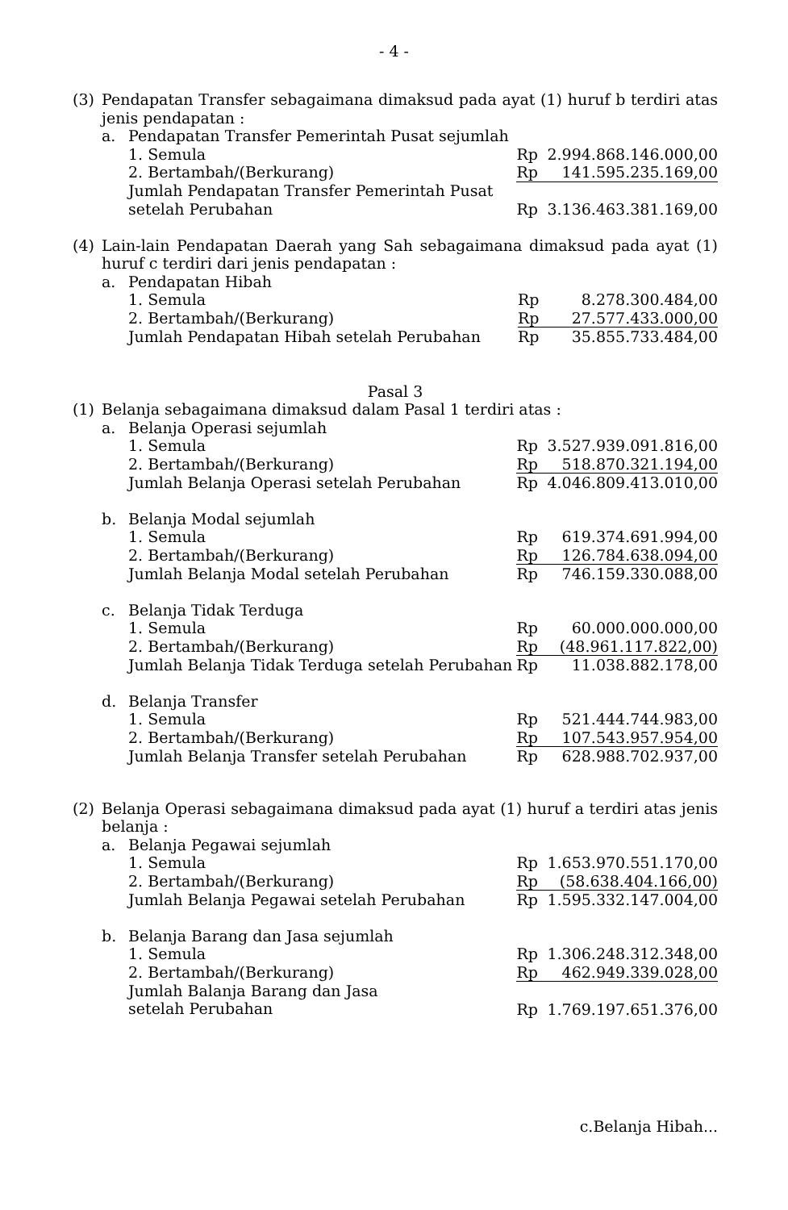- 4 -
(3) Pendapatan Transfer sebagaimana dimaksud pada ayat (1) huruf b terdiri atas jenis pendapatan :
| a. | Pendapatan Transfer Pemerintah Pusat sejumlah | | |
| | 1. Semula | Rp | 2.994.868.146.000,00 |
| | 2. Bertambah/(Berkurang) | Rp | 141.595.235.169,00 |
| | Jumlah Pendapatan Transfer Pemerintah Pusat setelah Perubahan | Rp | 3.136.463.381.169,00 |
(4) Lain-lain Pendapatan Daerah yang Sah sebagaimana dimaksud pada ayat (1) huruf c terdiri dari jenis pendapatan :
| a. | Pendapatan Hibah | | |
| | 1. Semula | Rp | 8.278.300.484,00 |
| | 2. Bertambah/(Berkurang) | Rp | 27.577.433.000,00 |
| | Jumlah Pendapatan Hibah setelah Perubahan | Rp | 35.855.733.484,00 |
Pasal 3
(1) Belanja sebagaimana dimaksud dalam Pasal 1 terdiri atas :
| a. | Belanja Operasi sejumlah | | |
| | 1. Semula | Rp | 3.527.939.091.816,00 |
| | 2. Bertambah/(Berkurang) | Rp | 518.870.321.194,00 |
| | Jumlah Belanja Operasi setelah Perubahan | Rp | 4.046.809.413.010,00 |
| b. | Belanja Modal sejumlah | | |
| | 1. Semula | Rp | 619.374.691.994,00 |
| | 2. Bertambah/(Berkurang) | Rp | 126.784.638.094,00 |
| | Jumlah Belanja Modal setelah Perubahan | Rp | 746.159.330.088,00 |
| c. | Belanja Tidak Terduga | | |
| | 1. Semula | Rp | 60.000.000.000,00 |
| | 2. Bertambah/(Berkurang) | Rp | (48.961.117.822,00) |
| | Jumlah Belanja Tidak Terduga setelah Perubahan | Rp | 11.038.882.178,00 |
| d. | Belanja Transfer | | |
| | 1. Semula | Rp | 521.444.744.983,00 |
| | 2. Bertambah/(Berkurang) | Rp | 107.543.957.954,00 |
| | Jumlah Belanja Transfer setelah Perubahan | Rp | 628.988.702.937,00 |
(2) Belanja Operasi sebagaimana dimaksud pada ayat (1) huruf a terdiri atas jenis belanja :
| a. | Belanja Pegawai sejumlah | | |
| | 1. Semula | Rp | 1.653.970.551.170,00 |
| | 2. Bertambah/(Berkurang) | Rp | (58.638.404.166,00) |
| | Jumlah Belanja Pegawai setelah Perubahan | Rp | 1.595.332.147.004,00 |
| b. | Belanja Barang dan Jasa sejumlah | | |
| | 1. Semula | Rp | 1.306.248.312.348,00 |
| | 2. Bertambah/(Berkurang) | Rp | 462.949.339.028,00 |
| | Jumlah Balanja Barang dan Jasa setelah Perubahan | Rp | 1.769.197.651.376,00 |
c.Belanja Hibah...